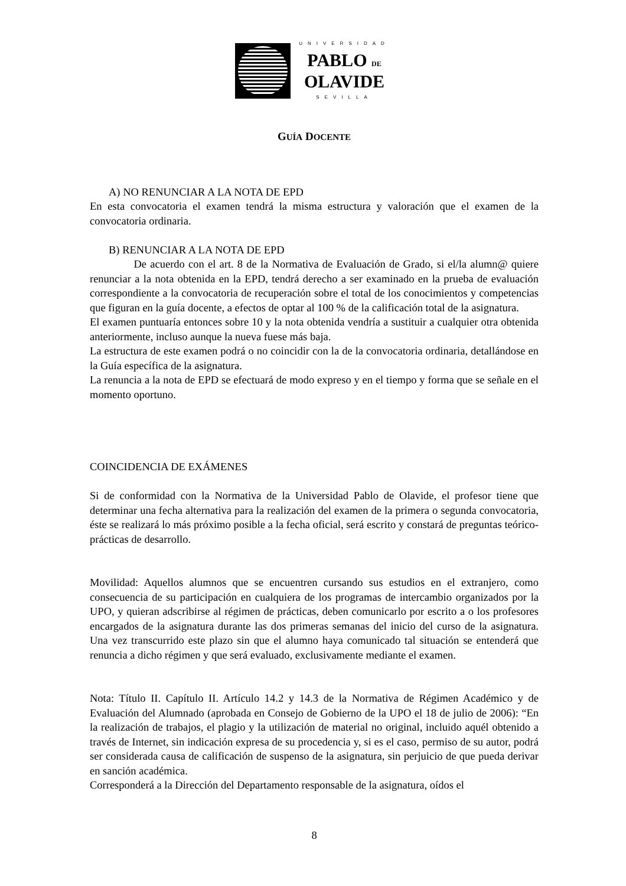UNIVERSIDAD
PABLO DE
OLAVIDE
SEVILLA
GUÍA DOCENTE
A) NO RENUNCIAR A LA NOTA DE EPD
En esta convocatoria el examen tendrá la misma estructura y valoración que el examen de la convocatoria ordinaria.
B) RENUNCIAR A LA NOTA DE EPD
De acuerdo con el art. 8 de la Normativa de Evaluación de Grado, si el/la alumn@ quiere renunciar a la nota obtenida en la EPD, tendrá derecho a ser examinado en la prueba de evaluación correspondiente a la convocatoria de recuperación sobre el total de los conocimientos y competencias que figuran en la guía docente, a efectos de optar al 100 % de la calificación total de la asignatura.
El examen puntuaría entonces sobre 10 y la nota obtenida vendría a sustituir a cualquier otra obtenida anteriormente, incluso aunque la nueva fuese más baja.
La estructura de este examen podrá o no coincidir con la de la convocatoria ordinaria, detallándose en la Guía específica de la asignatura.
La renuncia a la nota de EPD se efectuará de modo expreso y en el tiempo y forma que se señale en el momento oportuno.
COINCIDENCIA DE EXÁMENES
Si de conformidad con la Normativa de la Universidad Pablo de Olavide, el profesor tiene que determinar una fecha alternativa para la realización del examen de la primera o segunda convocatoria, éste se realizará lo más próximo posible a la fecha oficial, será escrito y constará de preguntas teórico-prácticas de desarrollo.
Movilidad: Aquellos alumnos que se encuentren cursando sus estudios en el extranjero, como consecuencia de su participación en cualquiera de los programas de intercambio organizados por la UPO, y quieran adscribirse al régimen de prácticas, deben comunicarlo por escrito a o los profesores encargados de la asignatura durante las dos primeras semanas del inicio del curso de la asignatura. Una vez transcurrido este plazo sin que el alumno haya comunicado tal situación se entenderá que renuncia a dicho régimen y que será evaluado, exclusivamente mediante el examen.
Nota: Título II. Capítulo II. Artículo 14.2 y 14.3 de la Normativa de Régimen Académico y de Evaluación del Alumnado (aprobada en Consejo de Gobierno de la UPO el 18 de julio de 2006): “En la realización de trabajos, el plagio y la utilización de material no original, incluido aquél obtenido a través de Internet, sin indicación expresa de su procedencia y, si es el caso, permiso de su autor, podrá ser considerada causa de calificación de suspenso de la asignatura, sin perjuicio de que pueda derivar en sanción académica.
Corresponderá a la Dirección del Departamento responsable de la asignatura, oídos el
8